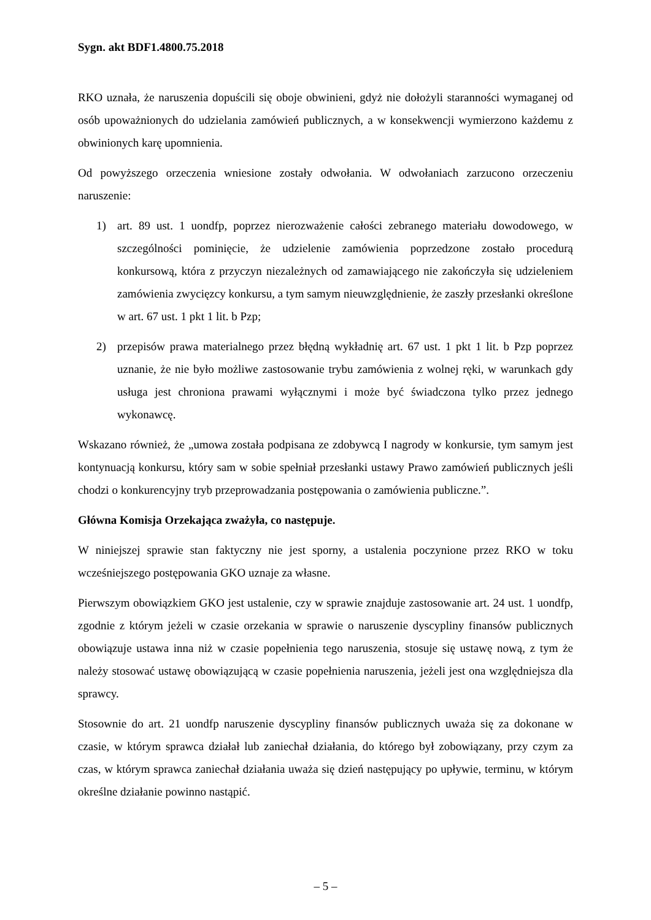Sygn. akt BDF1.4800.75.2018
RKO uznała, że naruszenia dopuścili się oboje obwinieni, gdyż nie dołożyli staranności wymaganej od osób upoważnionych do udzielania zamówień publicznych, a w konsekwencji wymierzono każdemu z obwinionych karę upomnienia.
Od powyższego orzeczenia wniesione zostały odwołania. W odwołaniach zarzucono orzeczeniu naruszenie:
1) art. 89 ust. 1 uondfp, poprzez nierozważenie całości zebranego materiału dowodowego, w szczególności pominięcie, że udzielenie zamówienia poprzedzone zostało procedurą konkursową, która z przyczyn niezależnych od zamawiającego nie zakończyła się udzieleniem zamówienia zwycięzcy konkursu, a tym samym nieuwzględnienie, że zaszły przesłanki określone w art. 67 ust. 1 pkt 1 lit. b Pzp;
2) przepisów prawa materialnego przez błędną wykładnię art. 67 ust. 1 pkt 1 lit. b Pzp poprzez uznanie, że nie było możliwe zastosowanie trybu zamówienia z wolnej ręki, w warunkach gdy usługa jest chroniona prawami wyłącznymi i może być świadczona tylko przez jednego wykonawcę.
Wskazano również, że „umowa została podpisana ze zdobywcą I nagrody w konkursie, tym samym jest kontynuacją konkursu, który sam w sobie spełniał przesłanki ustawy Prawo zamówień publicznych jeśli chodzi o konkurencyjny tryb przeprowadzania postępowania o zamówienia publiczne.”.
Główna Komisja Orzekająca zważyła, co następuje.
W niniejszej sprawie stan faktyczny nie jest sporny, a ustalenia poczynione przez RKO w toku wcześniejszego postępowania GKO uznaje za własne.
Pierwszym obowiązkiem GKO jest ustalenie, czy w sprawie znajduje zastosowanie art. 24 ust. 1 uondfp, zgodnie z którym jeżeli w czasie orzekania w sprawie o naruszenie dyscypliny finansów publicznych obowiązuje ustawa inna niż w czasie popełnienia tego naruszenia, stosuje się ustawę nową, z tym że należy stosować ustawę obowiązującą w czasie popełnienia naruszenia, jeżeli jest ona względniejsza dla sprawcy.
Stosownie do art. 21 uondfp naruszenie dyscypliny finansów publicznych uważa się za dokonane w czasie, w którym sprawca działał lub zaniechał działania, do którego był zobowiązany, przy czym za czas, w którym sprawca zaniechał działania uważa się dzień następujący po upływie, terminu, w którym określne działanie powinno nastąpić.
– 5 –